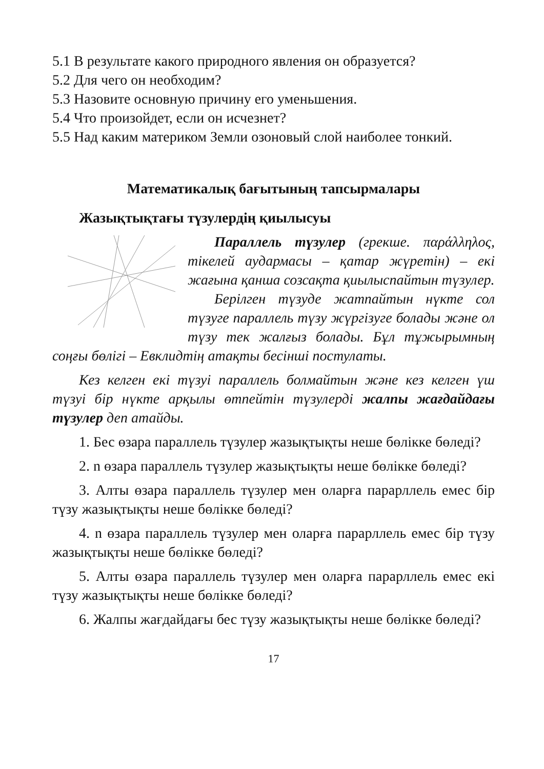5.1 В результате какого природного явления он образуется?
5.2 Для чего он необходим?
5.3 Назовите основную причину его уменьшения.
5.4 Что произойдет, если он исчезнет?
5.5 Над каким материком Земли озоновый слой наиболее тонкий.
Математикалық бағытының тапсырмалары
Жазықтықтағы түзулердің қиылысуы
Параллель түзулер (грекше. παράλληλος, тікелей аудармасы – қатар жүретін) – екі жағына қанша созсақта қиылыспайтын түзулер.
Берілген түзуде жатпайтын нүкте сол түзуге параллель түзу жүргізуге болады және ол түзу тек жалғыз болады. Бұл тұжырымның соңғы бөлігі – Евклидтің атақты бесінші постулаты.
Кез келген екі түзуі параллель болмайтын және кез келген үш түзуі бір нүкте арқылы өтпейтін түзулерді жалпы жағдайдағы түзулер деп атайды.
1. Бес өзара параллель түзулер жазықтықты неше бөлікке бөледі?
2. n өзара параллель түзулер жазықтықты неше бөлікке бөледі?
3. Алты өзара параллель түзулер мен оларға парарллель емес бір түзу жазықтықты неше бөлікке бөледі?
4. n өзара параллель түзулер мен оларға парарллель емес бір түзу жазықтықты неше бөлікке бөледі?
5. Алты өзара параллель түзулер мен оларға парарллель емес екі түзу жазықтықты неше бөлікке бөледі?
6. Жалпы жағдайдағы бес түзу жазықтықты неше бөлікке бөледі?
17